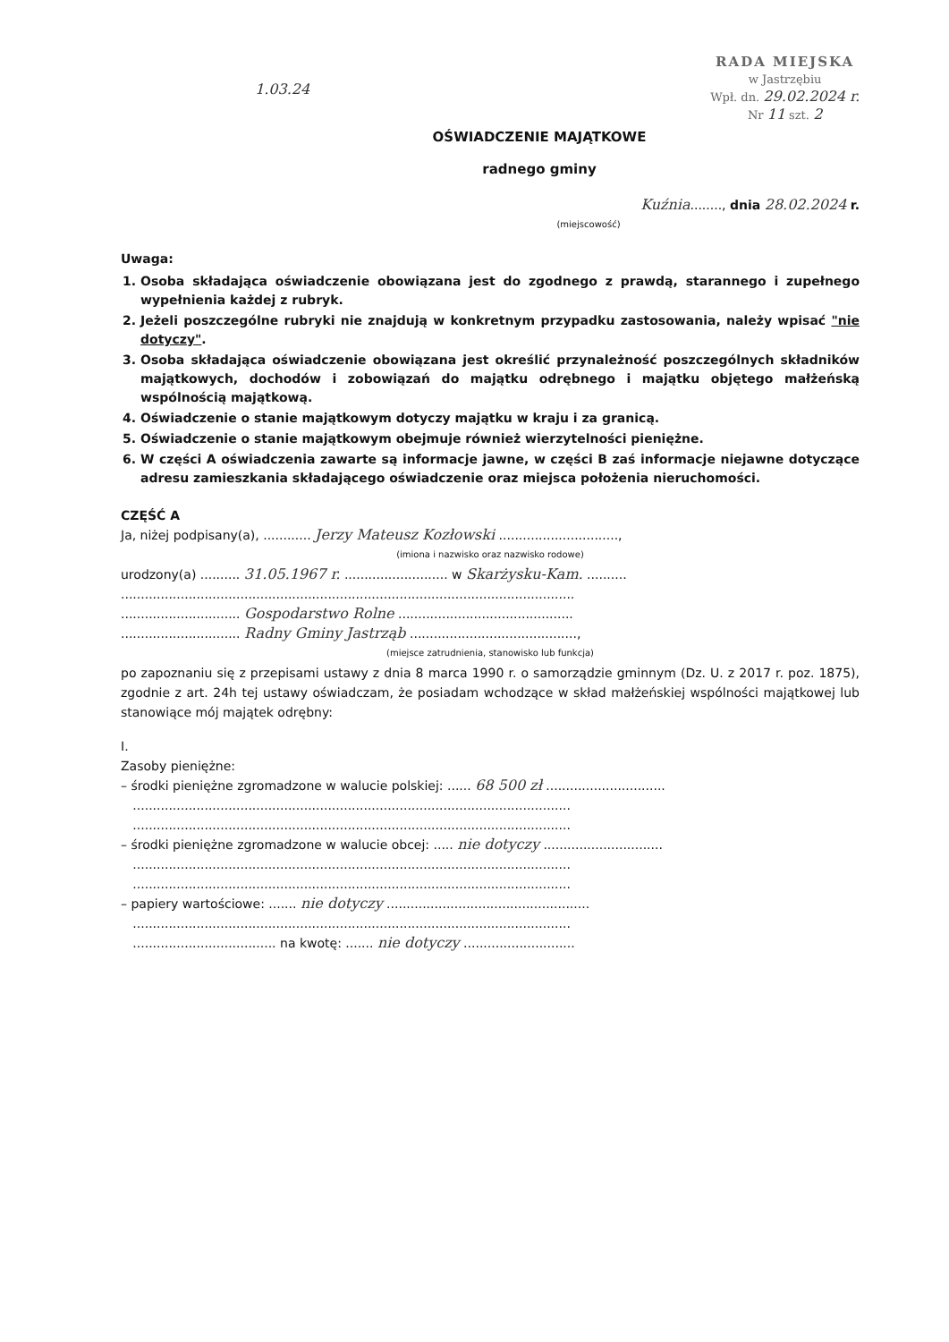1.03.24
RADA MIEJSKA
w Jastrzębiu
Wpł. dn. 29.02.2024 r.
Nr 11 szt. 2
OŚWIADCZENIE MAJĄTKOWE
radnego gminy
Kuźnia........, dnia 28.02.2024 r.
(miejscowość)
Uwaga:
1. Osoba składająca oświadczenie obowiązana jest do zgodnego z prawdą, starannego i zupełnego wypełnienia każdej z rubryk.
2. Jeżeli poszczególne rubryki nie znajdują w konkretnym przypadku zastosowania, należy wpisać "nie dotyczy".
3. Osoba składająca oświadczenie obowiązana jest określić przynależność poszczególnych składników majątkowych, dochodów i zobowiązań do majątku odrębnego i majątku objętego małżeńską wspólnością majątkową.
4. Oświadczenie o stanie majątkowym dotyczy majątku w kraju i za granicą.
5. Oświadczenie o stanie majątkowym obejmuje również wierzytelności pieniężne.
6. W części A oświadczenia zawarte są informacje jawne, w części B zaś informacje niejawne dotyczące adresu zamieszkania składającego oświadczenie oraz miejsca położenia nieruchomości.
CZĘŚĆ A
Ja, niżej podpisany(a), ............ Jerzy Mateusz Kozłowski ..............................,
(imiona i nazwisko oraz nazwisko rodowe)
urodzony(a) .......... 31.05.1967 r. .......................... w Skarżysku-Kam. ..........
..................................................................................................................
.............................. Gospodarstwo Rolne ............................................
.............................. Radny Gminy Jastrząb ..........................................,
(miejsce zatrudnienia, stanowisko lub funkcja)
po zapoznaniu się z przepisami ustawy z dnia 8 marca 1990 r. o samorządzie gminnym (Dz. U. z 2017 r. poz. 1875), zgodnie z art. 24h tej ustawy oświadczam, że posiadam wchodzące w skład małżeńskiej wspólności majątkowej lub stanowiące mój majątek odrębny:
I.
Zasoby pieniężne:
– środki pieniężne zgromadzone w walucie polskiej: ...... 68 500 zł ..............................
..............................................................................................................
..............................................................................................................
– środki pieniężne zgromadzone w walucie obcej: ..... nie dotyczy ..............................
..............................................................................................................
..............................................................................................................
– papiery wartościowe: ....... nie dotyczy ...................................................
..............................................................................................................
.................................... na kwotę: ....... nie dotyczy ............................